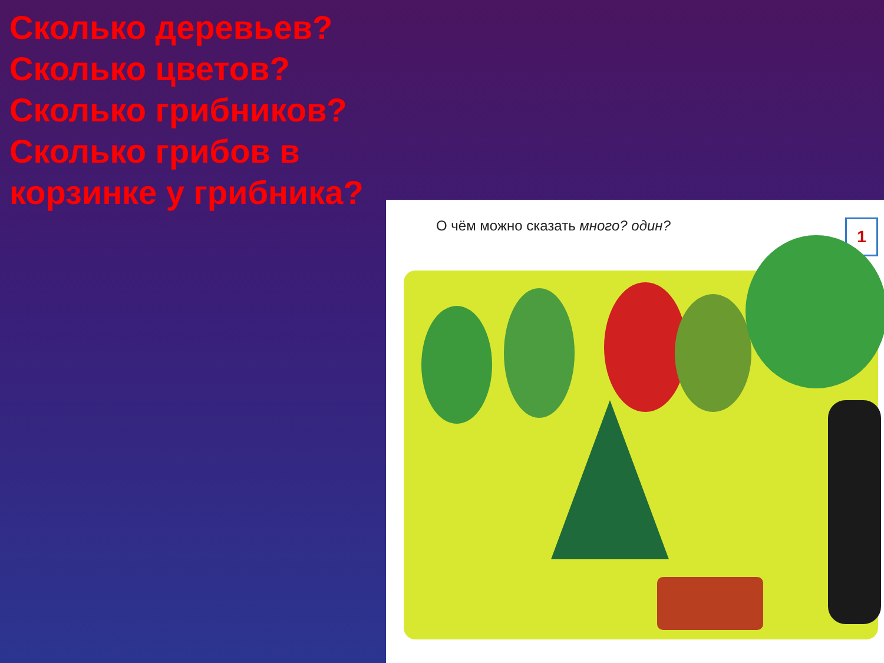Сколько деревьев? Сколько цветов? Сколько грибников? Сколько грибов в корзинке у грибника?
О чём можно сказать много? один?
1